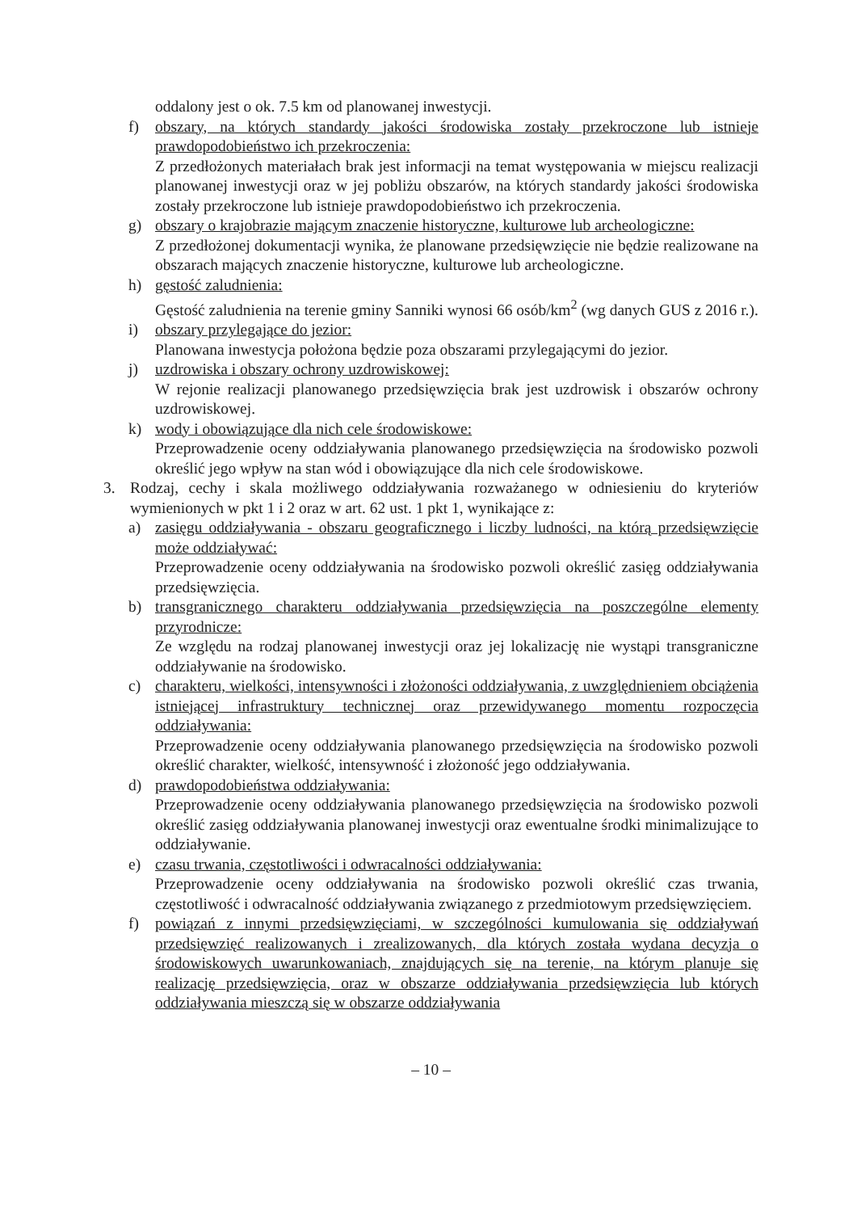oddalony jest o ok. 7.5 km od planowanej inwestycji.
f) obszary, na których standardy jakości środowiska zostały przekroczone lub istnieje prawdopodobieństwo ich przekroczenia:
Z przedłożonych materiałach brak jest informacji na temat występowania w miejscu realizacji planowanej inwestycji oraz w jej pobliżu obszarów, na których standardy jakości środowiska zostały przekroczone lub istnieje prawdopodobieństwo ich przekroczenia.
g) obszary o krajobrazie mającym znaczenie historyczne, kulturowe lub archeologiczne:
Z przedłożonej dokumentacji wynika, że planowane przedsięwzięcie nie będzie realizowane na obszarach mających znaczenie historyczne, kulturowe lub archeologiczne.
h) gęstość zaludnienia:
Gęstość zaludnienia na terenie gminy Sanniki wynosi 66 osób/km<sup>2</sup> (wg danych GUS z 2016 r.).
i) obszary przylegające do jezior:
Planowana inwestycja położona będzie poza obszarami przylegającymi do jezior.
j) uzdrowiska i obszary ochrony uzdrowiskowej:
W rejonie realizacji planowanego przedsięwzięcia brak jest uzdrowisk i obszarów ochrony uzdrowiskowej.
k) wody i obowiązujące dla nich cele środowiskowe:
Przeprowadzenie oceny oddziaływania planowanego przedsięwzięcia na środowisko pozwoli określić jego wpływ na stan wód i obowiązujące dla nich cele środowiskowe.
3. Rodzaj, cechy i skala możliwego oddziaływania rozważanego w odniesieniu do kryteriów wymienionych w pkt 1 i 2 oraz w art. 62 ust. 1 pkt 1, wynikające z:
a) zasięgu oddziaływania - obszaru geograficznego i liczby ludności, na którą przedsięwzięcie może oddziaływać:
Przeprowadzenie oceny oddziaływania na środowisko pozwoli określić zasięg oddziaływania przedsięwzięcia.
b) transgranicznego charakteru oddziaływania przedsięwzięcia na poszczególne elementy przyrodnicze:
Ze względu na rodzaj planowanej inwestycji oraz jej lokalizację nie wystąpi transgraniczne oddziaływanie na środowisko.
c) charakteru, wielkości, intensywności i złożoności oddziaływania, z uwzględnieniem obciążenia istniejącej infrastruktury technicznej oraz przewidywanego momentu rozpoczęcia oddziaływania:
Przeprowadzenie oceny oddziaływania planowanego przedsięwzięcia na środowisko pozwoli określić charakter, wielkość, intensywność i złożoność jego oddziaływania.
d) prawdopodobieństwa oddziaływania:
Przeprowadzenie oceny oddziaływania planowanego przedsięwzięcia na środowisko pozwoli określić zasięg oddziaływania planowanej inwestycji oraz ewentualne środki minimalizujące to oddziaływanie.
e) czasu trwania, częstotliwości i odwracalności oddziaływania:
Przeprowadzenie oceny oddziaływania na środowisko pozwoli określić czas trwania, częstotliwość i odwracalność oddziaływania związanego z przedmiotowym przedsięwzięciem.
f) powiązań z innymi przedsięwzięciami, w szczególności kumulowania się oddziaływań przedsięwzięć realizowanych i zrealizowanych, dla których została wydana decyzja o środowiskowych uwarunkowaniach, znajdujących się na terenie, na którym planuje się realizację przedsięwzięcia, oraz w obszarze oddziaływania przedsięwzięcia lub których oddziaływania mieszczą się w obszarze oddziaływania
– 10 –